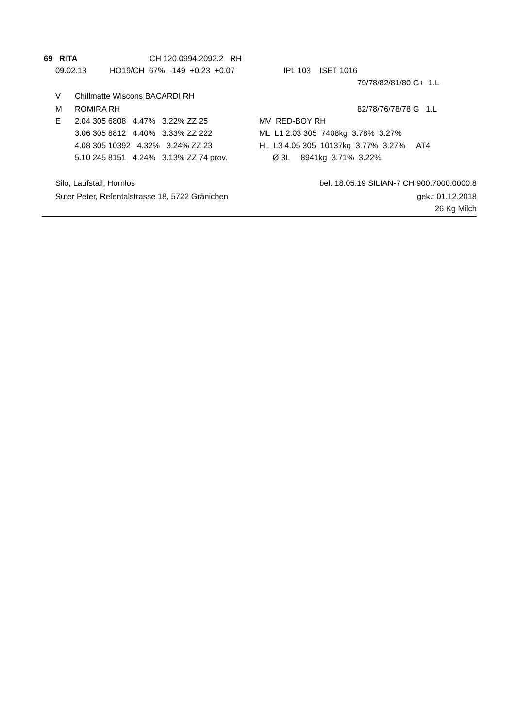69 RITA CH 120.0994.2092.2 RH
09.02.13 HO19/CH 67% -149 +0.23 +0.07 IPL 103 ISET 1016
79/78/82/81/80 G+ 1.L
V Chillmatte Wiscons BACARDI RH
M ROMIRA RH 82/78/76/78/78 G 1.L
E 2.04 305 6808 4.47% 3.22% ZZ 25 MV RED-BOY RH
3.06 305 8812 4.40% 3.33% ZZ 222 ML L1 2.03 305 7408kg 3.78% 3.27%
4.08 305 10392 4.32% 3.24% ZZ 23 HL L3 4.05 305 10137kg 3.77% 3.27% AT4
5.10 245 8151 4.24% 3.13% ZZ 74 prov. Ø 3L 8941kg 3.71% 3.22%
Silo, Laufstall, Hornlos bel. 18.05.19 SILIAN-7 CH 900.7000.0000.8
Suter Peter, Refentalstrasse 18, 5722 Gränichen gek.: 01.12.2018
26 Kg Milch